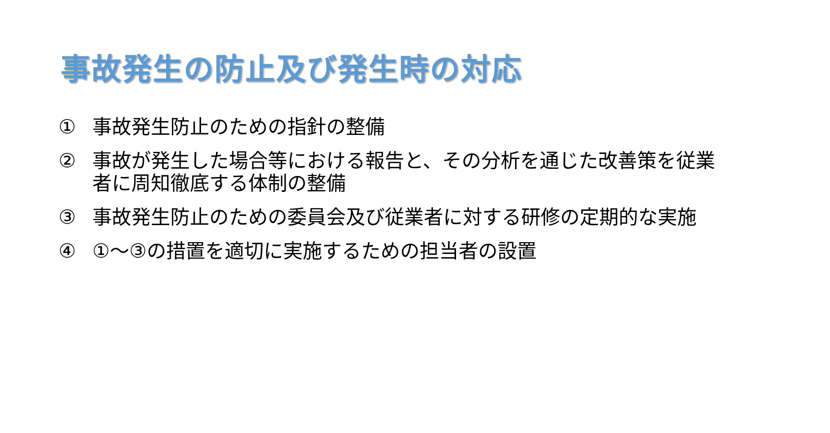事故発生の防止及び発生時の対応
① 事故発生防止のための指針の整備
② 事故が発生した場合等における報告と、その分析を通じた改善策を従業者に周知徹底する体制の整備
③ 事故発生防止のための委員会及び従業者に対する研修の定期的な実施
④ ①～③の措置を適切に実施するための担当者の設置